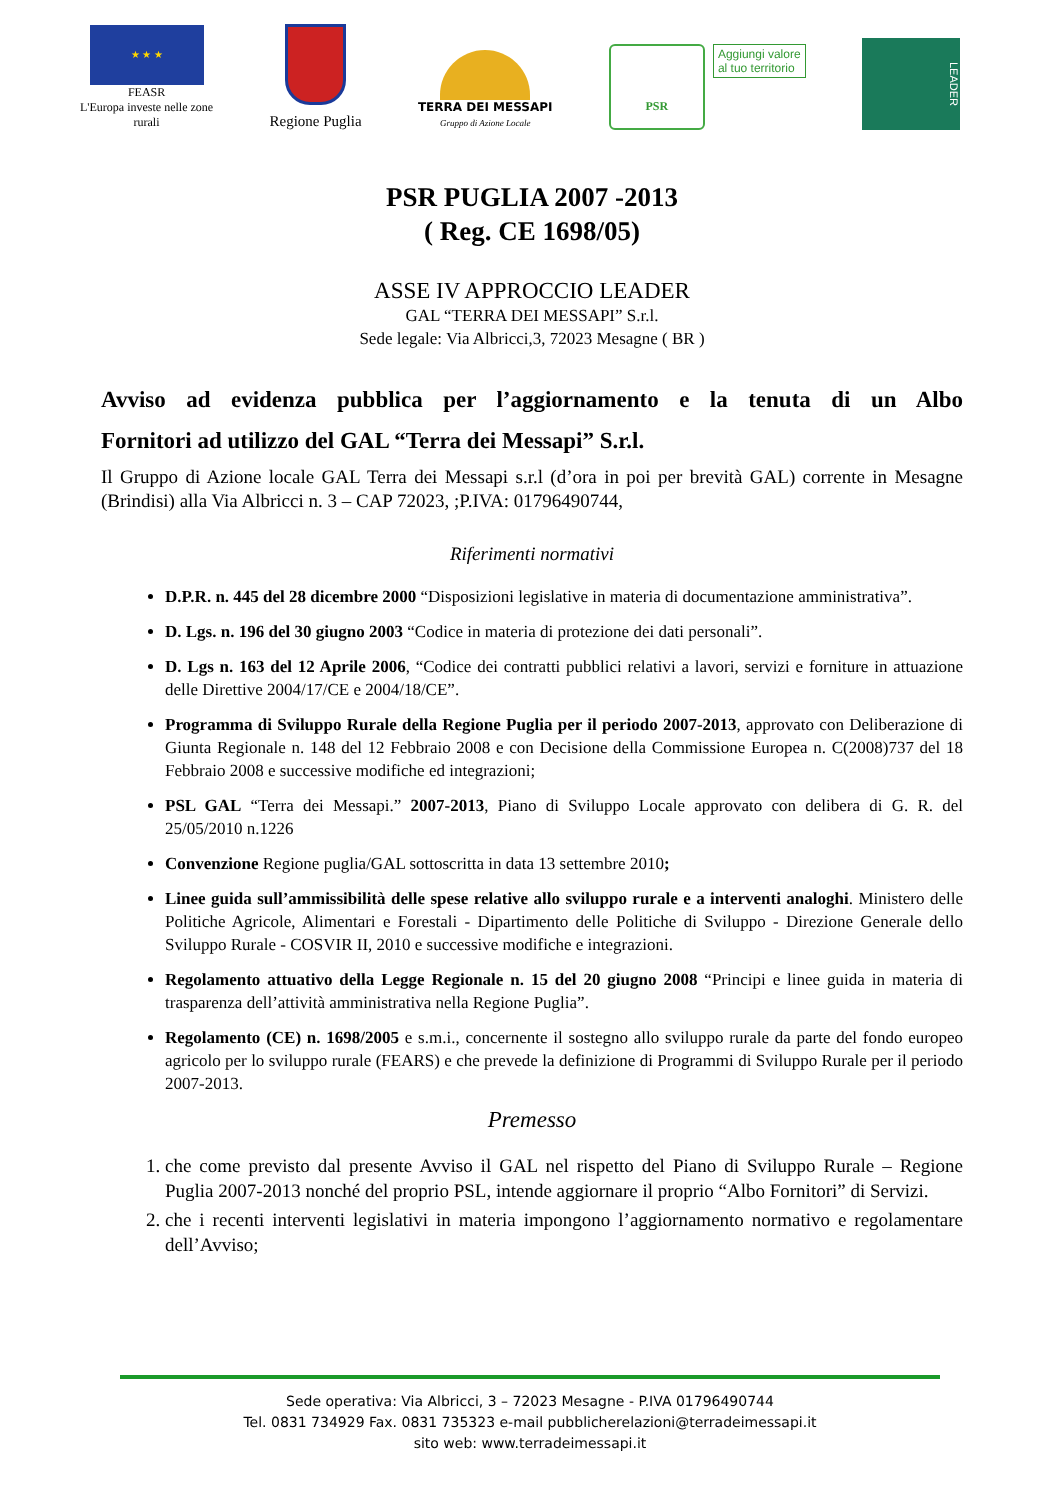★ ★ ★
FEASR
L'Europa investe nelle zone
rurali
Regione Puglia
TERRA DEI MESSAPI
Gruppo di Azione Locale
PSR
Aggiungi valore
al tuo territorio
LEADER
PSR PUGLIA 2007 -2013
( Reg. CE 1698/05)
ASSE IV APPROCCIO LEADER
GAL “TERRA DEI MESSAPI” S.r.l.
Sede legale: Via Albricci,3, 72023 Mesagne ( BR )
Avviso ad evidenza pubblica per l’aggiornamento e la tenuta di un Albo
Fornitori ad utilizzo del GAL “Terra dei Messapi” S.r.l.
Il Gruppo di Azione locale GAL Terra dei Messapi s.r.l (d’ora in poi per brevità GAL) corrente in Mesagne (Brindisi) alla Via Albricci n. 3 – CAP 72023, ;P.IVA: 01796490744,
Riferimenti normativi
D.P.R. n. 445 del 28 dicembre 2000 “Disposizioni legislative in materia di documentazione amministrativa”.
D. Lgs. n. 196 del 30 giugno 2003 “Codice in materia di protezione dei dati personali”.
D. Lgs n. 163 del 12 Aprile 2006, “Codice dei contratti pubblici relativi a lavori, servizi e forniture in attuazione delle Direttive 2004/17/CE e 2004/18/CE”.
Programma di Sviluppo Rurale della Regione Puglia per il periodo 2007-2013, approvato con Deliberazione di Giunta Regionale n. 148 del 12 Febbraio 2008 e con Decisione della Commissione Europea n. C(2008)737 del 18 Febbraio 2008 e successive modifiche ed integrazioni;
PSL GAL “Terra dei Messapi.” 2007-2013, Piano di Sviluppo Locale approvato con delibera di G. R. del 25/05/2010 n.1226
Convenzione Regione puglia/GAL sottoscritta in data 13 settembre 2010;
Linee guida sull’ammissibilità delle spese relative allo sviluppo rurale e a interventi analoghi. Ministero delle Politiche Agricole, Alimentari e Forestali - Dipartimento delle Politiche di Sviluppo - Direzione Generale dello Sviluppo Rurale - COSVIR II, 2010 e successive modifiche e integrazioni.
Regolamento attuativo della Legge Regionale n. 15 del 20 giugno 2008 “Principi e linee guida in materia di trasparenza dell’attività amministrativa nella Regione Puglia”.
Regolamento (CE) n. 1698/2005 e s.m.i., concernente il sostegno allo sviluppo rurale da parte del fondo europeo agricolo per lo sviluppo rurale (FEARS) e che prevede la definizione di Programmi di Sviluppo Rurale per il periodo 2007-2013.
Premesso
1. che come previsto dal presente Avviso il GAL nel rispetto del Piano di Sviluppo Rurale – Regione Puglia 2007-2013 nonché del proprio PSL, intende aggiornare il proprio “Albo Fornitori” di Servizi.
2. che i recenti interventi legislativi in materia impongono l’aggiornamento normativo e regolamentare dell’Avviso;
Sede operativa: Via Albricci, 3 – 72023 Mesagne - P.IVA 01796490744
Tel. 0831 734929 Fax. 0831 735323 e-mail pubblicherelazioni@terradeimessapi.it
sito web: www.terradeimessapi.it